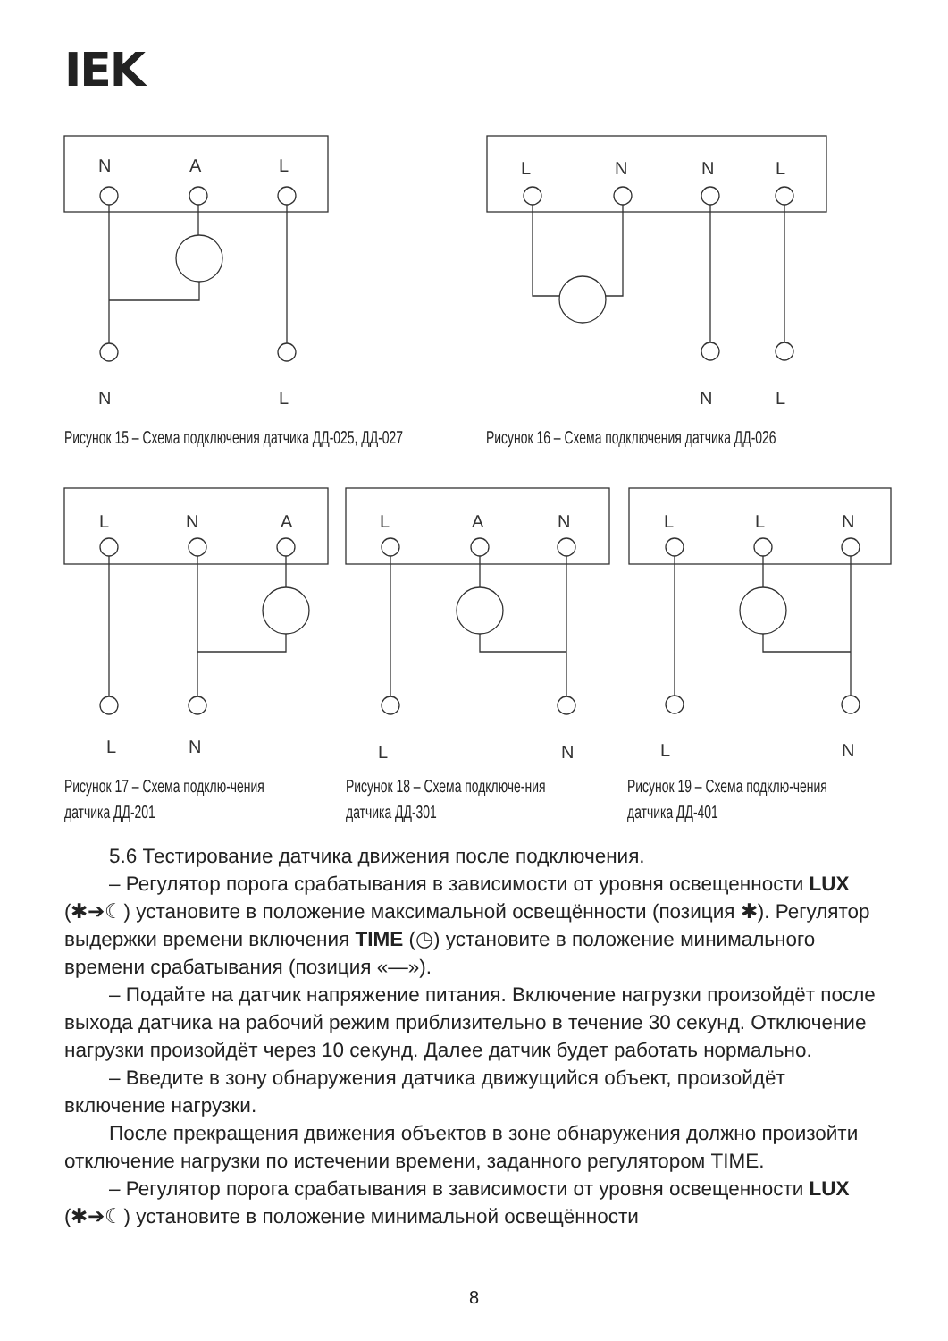IEK
N
A
L
N
L
L
N
N
L
N
L
L
N
A
L
A
N
L
L
N
L
N
L
N
L
N
Рисунок 15 – Схема подключения датчика ДД-025, ДД-027
Рисунок 16 – Схема подключения датчика ДД-026
Рисунок 17 – Схема подклю-чения датчика ДД-201
Рисунок 18 – Схема подключе-ния датчика ДД-301
Рисунок 19 – Схема подклю-чения датчика ДД-401
5.6 Тестирование датчика движения после подключения.
– Регулятор порога срабатывания в зависимости от уровня освещенности LUX (✱➔☾) установите в положение максимальной освещённости (позиция ✱). Регулятор выдержки времени включения TIME (◷) установите в положение минимального времени срабатывания (позиция «—»).
– Подайте на датчик напряжение питания. Включение нагрузки произойдёт после выхода датчика на рабочий режим приблизительно в течение 30 секунд. Отключение нагрузки произойдёт через 10 секунд. Далее датчик будет работать нормально.
– Введите в зону обнаружения датчика движущийся объект, произойдёт включение нагрузки.
После прекращения движения объектов в зоне обнаружения должно произойти отключение нагрузки по истечении времени, заданного регулятором TIME.
– Регулятор порога срабатывания в зависимости от уровня освещенности LUX (✱➔☾) установите в положение минимальной освещённости
8